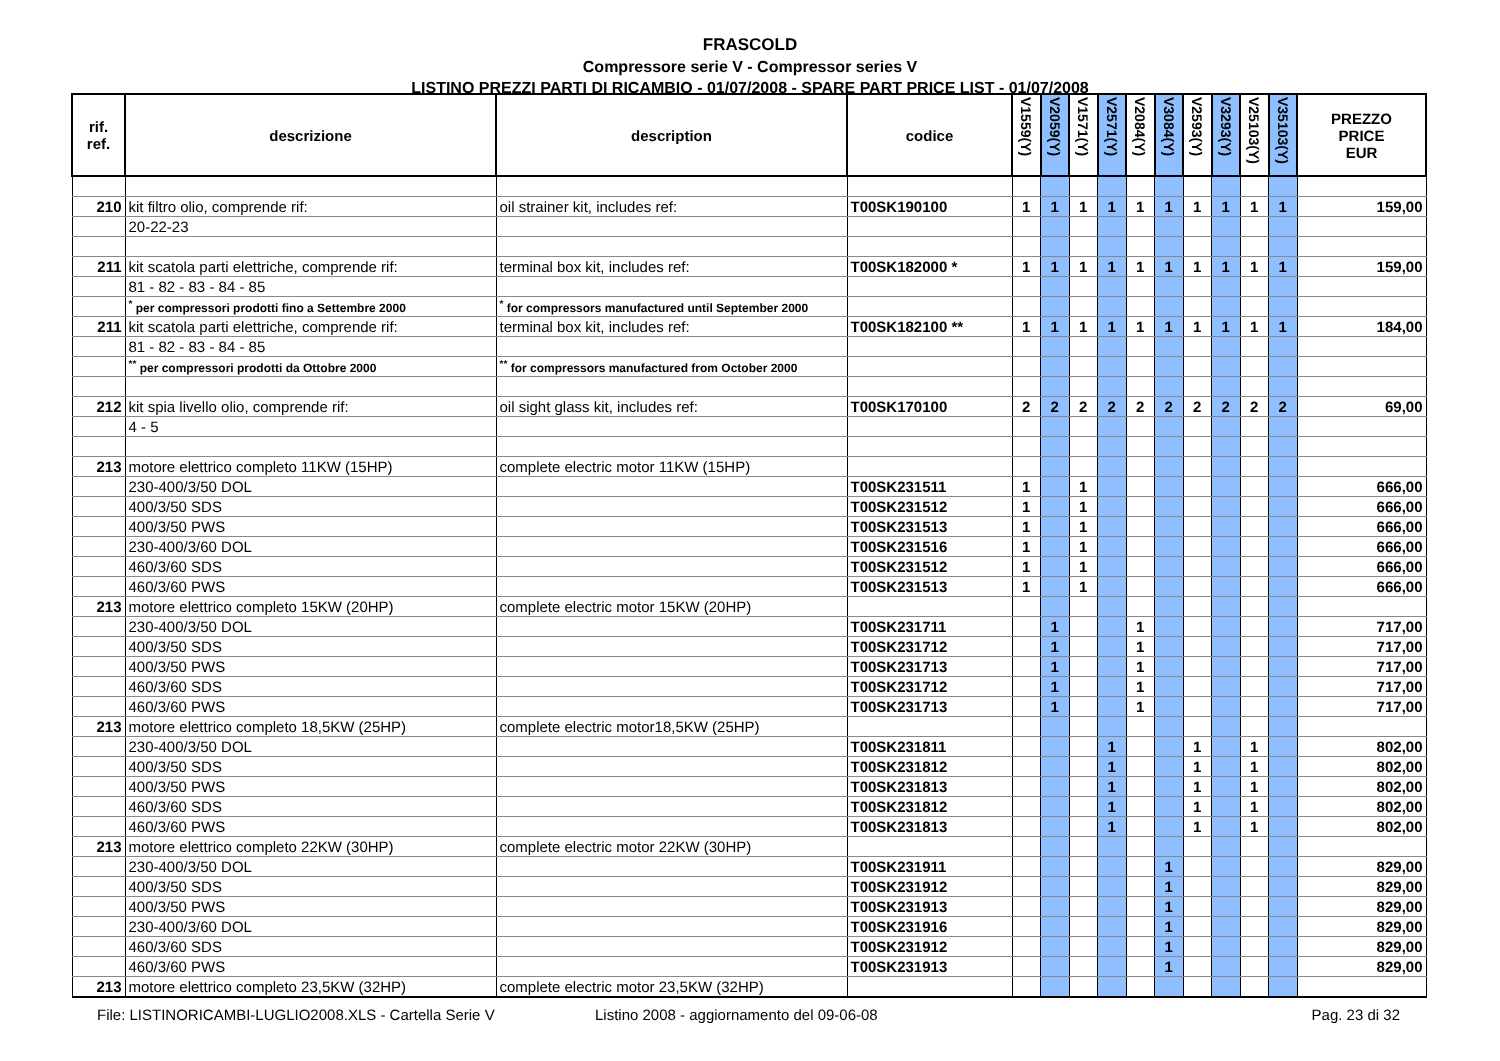FRASCOLD
Compressore serie V - Compressor series V
LISTINO PREZZI PARTI DI RICAMBIO - 01/07/2008 - SPARE PART PRICE LIST - 01/07/2008
| rif. ref. | descrizione | description | codice | V1559(Y) | V2059(Y) | V1571(Y) | V2571(Y) | V2084(Y) | V3084(Y) | V2593(Y) | V3293(Y) | V25103(Y) | V35103(Y) | PREZZO PRICE EUR |
| --- | --- | --- | --- | --- | --- | --- | --- | --- | --- | --- | --- | --- | --- | --- |
| 210 | kit filtro olio, comprende rif: | oil strainer kit, includes ref: | T00SK190100 | 1 | 1 | 1 | 1 | 1 | 1 | 1 | 1 | 1 | 1 | 159,00 |
| | 20-22-23 | | | | | | | | | | | | | |
| 211 | kit scatola parti elettriche, comprende rif: | terminal box kit, includes ref: | T00SK182000 * | 1 | 1 | 1 | 1 | 1 | 1 | 1 | 1 | 1 | 1 | 159,00 |
| | 81 - 82 - 83 - 84 - 85 | | | | | | | | | | | | | |
| | <sup>*</sup> per compressori prodotti fino a Settembre 2000 | <sup>*</sup> for compressors manufactured until September 2000 | | | | | | | | | | | | |
| 211 | kit scatola parti elettriche, comprende rif: | terminal box kit, includes ref: | T00SK182100 ** | 1 | 1 | 1 | 1 | 1 | 1 | 1 | 1 | 1 | 1 | 184,00 |
| | 81 - 82 - 83 - 84 - 85 | | | | | | | | | | | | | |
| | <sup>**</sup> per compressori prodotti da Ottobre 2000 | <sup>**</sup> for compressors manufactured from October 2000 | | | | | | | | | | | | |
| 212 | kit spia livello olio, comprende rif: | oil sight glass kit, includes ref: | T00SK170100 | 2 | 2 | 2 | 2 | 2 | 2 | 2 | 2 | 2 | 2 | 69,00 |
| | 4 - 5 | | | | | | | | | | | | | |
| 213 | motore elettrico completo 11KW (15HP) | complete electric motor 11KW (15HP) | | | | | | | | | | | | |
| | 230-400/3/50 DOL | | T00SK231511 | 1 | | 1 | | | | | | | | 666,00 |
| | 400/3/50 SDS | | T00SK231512 | 1 | | 1 | | | | | | | | 666,00 |
| | 400/3/50 PWS | | T00SK231513 | 1 | | 1 | | | | | | | | 666,00 |
| | 230-400/3/60 DOL | | T00SK231516 | 1 | | 1 | | | | | | | | 666,00 |
| | 460/3/60 SDS | | T00SK231512 | 1 | | 1 | | | | | | | | 666,00 |
| | 460/3/60 PWS | | T00SK231513 | 1 | | 1 | | | | | | | | 666,00 |
| 213 | motore elettrico completo 15KW (20HP) | complete electric motor 15KW (20HP) | | | | | | | | | | | | |
| | 230-400/3/50 DOL | | T00SK231711 | | 1 | | | 1 | | | | | | 717,00 |
| | 400/3/50 SDS | | T00SK231712 | | 1 | | | 1 | | | | | | 717,00 |
| | 400/3/50 PWS | | T00SK231713 | | 1 | | | 1 | | | | | | 717,00 |
| | 460/3/60 SDS | | T00SK231712 | | 1 | | | 1 | | | | | | 717,00 |
| | 460/3/60 PWS | | T00SK231713 | | 1 | | | 1 | | | | | | 717,00 |
| 213 | motore elettrico completo 18,5KW (25HP) | complete electric motor18,5KW (25HP) | | | | | | | | | | | | |
| | 230-400/3/50 DOL | | T00SK231811 | | | | 1 | | | 1 | | 1 | | 802,00 |
| | 400/3/50 SDS | | T00SK231812 | | | | 1 | | | 1 | | 1 | | 802,00 |
| | 400/3/50 PWS | | T00SK231813 | | | | 1 | | | 1 | | 1 | | 802,00 |
| | 460/3/60 SDS | | T00SK231812 | | | | 1 | | | 1 | | 1 | | 802,00 |
| | 460/3/60 PWS | | T00SK231813 | | | | 1 | | | 1 | | 1 | | 802,00 |
| 213 | motore elettrico completo 22KW (30HP) | complete electric motor 22KW (30HP) | | | | | | | | | | | | |
| | 230-400/3/50 DOL | | T00SK231911 | | | | | | 1 | | | | | 829,00 |
| | 400/3/50 SDS | | T00SK231912 | | | | | | 1 | | | | | 829,00 |
| | 400/3/50 PWS | | T00SK231913 | | | | | | 1 | | | | | 829,00 |
| | 230-400/3/60 DOL | | T00SK231916 | | | | | | 1 | | | | | 829,00 |
| | 460/3/60 SDS | | T00SK231912 | | | | | | 1 | | | | | 829,00 |
| | 460/3/60 PWS | | T00SK231913 | | | | | | 1 | | | | | 829,00 |
| 213 | motore elettrico completo 23,5KW (32HP) | complete electric motor 23,5KW (32HP) | | | | | | | | | | | | |
File: LISTINORICAMBI-LUGLIO2008.XLS - Cartella Serie V Listino 2008 - aggiornamento del 09-06-08 Pag. 23 di 32